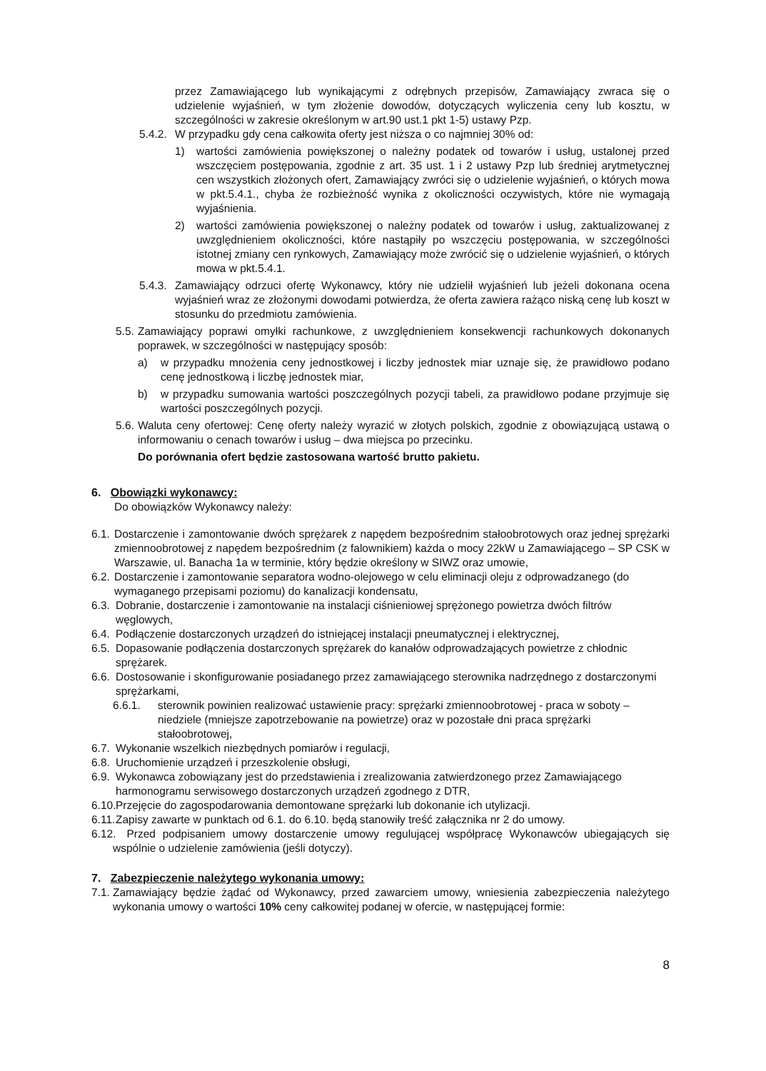przez Zamawiającego lub wynikającymi z odrębnych przepisów, Zamawiający zwraca się o udzielenie wyjaśnień, w tym złożenie dowodów, dotyczących wyliczenia ceny lub kosztu, w szczególności w zakresie określonym w art.90 ust.1 pkt 1-5) ustawy Pzp.
5.4.2. W przypadku gdy cena całkowita oferty jest niższa o co najmniej 30% od:
1) wartości zamówienia powiększonej o należny podatek od towarów i usług, ustalonej przed wszczęciem postępowania, zgodnie z art. 35 ust. 1 i 2 ustawy Pzp lub średniej arytmetycznej cen wszystkich złożonych ofert, Zamawiający zwróci się o udzielenie wyjaśnień, o których mowa w pkt.5.4.1., chyba że rozbieżność wynika z okoliczności oczywistych, które nie wymagają wyjaśnienia.
2) wartości zamówienia powiększonej o należny podatek od towarów i usług, zaktualizowanej z uwzględnieniem okoliczności, które nastąpiły po wszczęciu postępowania, w szczególności istotnej zmiany cen rynkowych, Zamawiający może zwrócić się o udzielenie wyjaśnień, o których mowa w pkt.5.4.1.
5.4.3. Zamawiający odrzuci ofertę Wykonawcy, który nie udzielił wyjaśnień lub jeżeli dokonana ocena wyjaśnień wraz ze złożonymi dowodami potwierdza, że oferta zawiera rażąco niską cenę lub koszt w stosunku do przedmiotu zamówienia.
5.5. Zamawiający poprawi omyłki rachunkowe, z uwzględnieniem konsekwencji rachunkowych dokonanych poprawek, w szczególności w następujący sposób:
a) w przypadku mnożenia ceny jednostkowej i liczby jednostek miar uznaje się, że prawidłowo podano cenę jednostkową i liczbę jednostek miar,
b) w przypadku sumowania wartości poszczególnych pozycji tabeli, za prawidłowo podane przyjmuje się wartości poszczególnych pozycji.
5.6. Waluta ceny ofertowej: Cenę oferty należy wyrazić w złotych polskich, zgodnie z obowiązującą ustawą o informowaniu o cenach towarów i usług – dwa miejsca po przecinku.
Do porównania ofert będzie zastosowana wartość brutto pakietu.
6. Obowiązki wykonawcy:
Do obowiązków Wykonawcy należy:
6.1. Dostarczenie i zamontowanie dwóch sprężarek z napędem bezpośrednim stałoobrotowych oraz jednej sprężarki zmiennoobrotowej z napędem bezpośrednim (z falownikiem) każda o mocy 22kW u Zamawiającego – SP CSK w Warszawie, ul. Banacha 1a w terminie, który będzie określony w SIWZ oraz umowie,
6.2. Dostarczenie i zamontowanie separatora wodno-olejowego w celu eliminacji oleju z odprowadzanego (do wymaganego przepisami poziomu) do kanalizacji kondensatu,
6.3. Dobranie, dostarczenie i zamontowanie na instalacji ciśnieniowej sprężonego powietrza dwóch filtrów węglowych,
6.4. Podłączenie dostarczonych urządzeń do istniejącej instalacji pneumatycznej i elektrycznej,
6.5. Dopasowanie podłączenia dostarczonych sprężarek do kanałów odprowadzających powietrze z chłodnic sprężarek.
6.6. Dostosowanie i skonfigurowanie posiadanego przez zamawiającego sterownika nadrzędnego z dostarczonymi sprężarkami,
6.6.1. sterownik powinien realizować ustawienie pracy: sprężarki zmiennoobrotowej - praca w soboty – niedziele (mniejsze zapotrzebowanie na powietrze) oraz w pozostałe dni praca sprężarki stałoobrotowej,
6.7. Wykonanie wszelkich niezbędnych pomiarów i regulacji,
6.8. Uruchomienie urządzeń i przeszkolenie obsługi,
6.9. Wykonawca zobowiązany jest do przedstawienia i zrealizowania zatwierdzonego przez Zamawiającego harmonogramu serwisowego dostarczonych urządzeń zgodnego z DTR,
6.10. Przejęcie do zagospodarowania demontowane sprężarki lub dokonanie ich utylizacji.
6.11. Zapisy zawarte w punktach od 6.1. do 6.10. będą stanowiły treść załącznika nr 2 do umowy.
6.12. Przed podpisaniem umowy dostarczenie umowy regulującej współpracę Wykonawców ubiegających się wspólnie o udzielenie zamówienia (jeśli dotyczy).
7. Zabezpieczenie należytego wykonania umowy:
7.1. Zamawiający będzie żądać od Wykonawcy, przed zawarciem umowy, wniesienia zabezpieczenia należytego wykonania umowy o wartości 10% ceny całkowitej podanej w ofercie, w następującej formie:
8